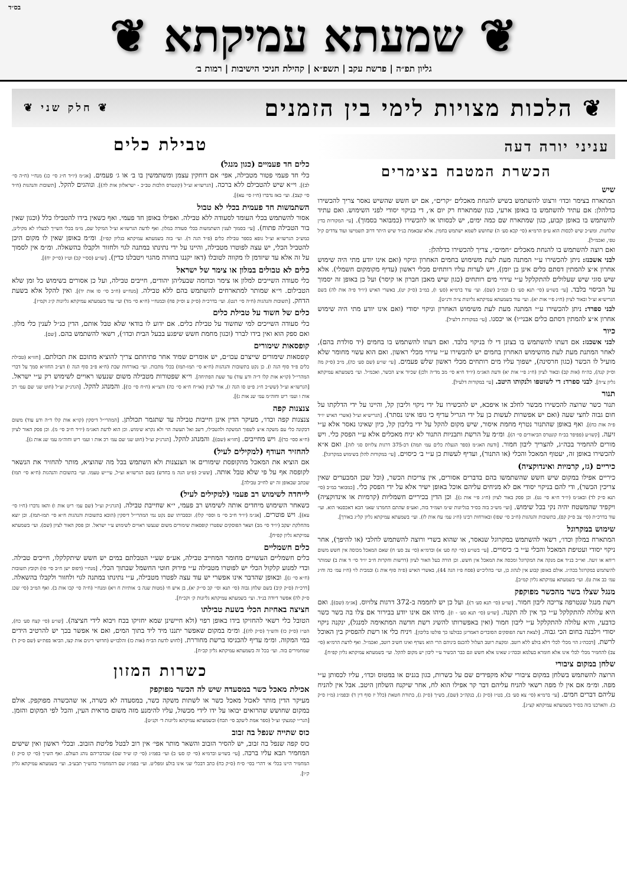בס״ד
❦ שמעתא עמיקתא ❦
גליון תפ״ה | פרשת עקב | תשפ״א | קהילת חניכי הישיבות | רמות ב׳
❦ הלכות מצויות לימי בין הזמנים
❦ חלק שני ❦
עניני יורה דעה
הכשרת המטבח בצימרים
שיש
המתארח בצימר וכדו׳ ורצונו להשתמש בשיש להנחת מאכלים ״קרים״, אם יש חשש שהשיש נאסר צריך להכשירו כדלהלן: אם עתיד להשתמש בו באופן ארעי, כגון שמתארח רק יום א׳, די בניקוי יסודי לפני השימוש. ואם עתיד להשתמש בו באופן קבוע, כגון שמתארח שם כמה ימים, יש לכסותו או להכשירו (כמבואר בסמוך). [עי׳ המקורות בדין שלחנות. ומש״כ שיש לכסות הוא ע״פ הרמ״א (סי׳ קכא סע׳ ה) שחושש לשמא ישתמש בחמין. אלא שבאמת בנ״ד שיש היתר דרוב תשמישו ועוד צדדים קיל טפי, ואכמ״ל].
ואם רוצה להשתמש בו להנחת מאכלים ״חמים״, צריך להכשירו כדלהלן:
לבני אשכנז: ניתן להכשירו ע״י המתנה מעת לעת משימוש בחמים האחרון וניקוי (ואם אינו יודע מתי היה שימוש אחרון א״צ להמתין דסתם כלים אינן בן יומן), ויש לערות עליו רותחים מכלי ראשון (עדיף מקומקום חשמלי). אלא שיש סוגי שיש שעלולים להתקלקל ע״י עירוי מים רותחים (כגון שיש מאבן חברון או קיסר) ועל כן באופן זה יסמוך על הכיסוי בלבד. [עי׳ בשו״ע (סי׳ תנא סע׳ כ) ובמ״ב (שם). ועי׳ עוד ברמ״א (סע׳ ו), במ״ב (ס״ק יט), באשרי האיש (יו״ד פ״ה אות לה) בשם הגריש״א זצ״ל ובאור לציון (ח״ג פ״י אות יא). ועי׳ עוד בשמעתא עמיקתא גליונות צ״ה ורנ״ט].
לבני ספרד: ניתן להכשירו ע״י המתנה מעת לעת משימוש האחרון וניקוי יסודי (ואם אינו יודע מתי היה שימוש אחרון א״צ להמתין דסתם כלים אבני״ו) או יכסנו. [עי׳ במקורות דלעיל].
כיור
לבני אשכנז: אם דעתו להשתמש בו בצונן די לו בניקוי בלבד. ואם דעתו להשתמש בו בחמים (יד סולדת בהם), לאחר המתנת מעת לעת מהשימוש האחרון בחמים יש להכשירו ע״י עירוי מכלי ראשון. ואם הוא עשוי מחומר שלא מועיל לו הכשר (כגון חרסינה), ישפוך עליו מים רותחים מכלי ראשון שלש פעמים. [עי׳ שו״ע (שם סע׳ כה), מ״ב (ס״ק מה וס״ק קנה), כה״ח (אות קב) ובאור לציון (ח״ג פ״י אות יא) ודעת האג״מ (יו״ד ח״א סי׳ מב מד״ה ולכן) שכיור א״צ הכשר, ואכמ״ל. ועי׳ בשמעתא עמיקתא גליון צ״ה]. לבני ספרד: די לשוטפו ולנקותו היטב. [עי׳ במקורות דלעיל].
תנור
תנור כשר שרוצה להכשירו מבשר לחלב או איפכא, יש להכשירו על ידי ניקוי וליבון קל, והיינו על ידי הדלקתו על חום גבוה לחצי שעה (ואם יש אפשרות לעשות כן על ידי הגריל עדיף כי גופו אינו נסתר). [הגריש״א זצ״ל (אשרי האיש יו״ד פ״ה אות כח)]. ואף באופן שהתנור נטרף מחמת איסור, שיש מקום להקל על ידי בליבון קל, כיון שאינו נאסר אלא ע״י זיעה. [קשו״ע (פפיפר בב״ח קונטרס הביאורים סי׳ ה)]. ומ״מ על הרשת ותבניות התנור לא יניח מאכלים אלא ע״י הפסק כלי. ויש מורים להחמיר בכה״ג, להצריך ליבון חמור. [ודעת האג״מ (ספר הגעלת כלים עמ׳ תמה) דב-375 דרגות צלזיוס סגי לזה]. ואם א״א להכשירו באופן זה, יעטוף המאכל והכלי (או התנור), ועדיף לעשות כן ע״י ב׳ כיסוים. [עי׳ במקורות להלן בשימוש במקרוגל].
כיריים (גז, קרמיות ואינדוקציה)
כיריים אפילו במקום שיש חשש שהשתמשו בהם בדברים אסורים, אין צריכות הכשר, (וכל שכן המבערים שאין צריכין הכשר), ודי להם בניקוי יסודי אם לא מניחים עליהם אוכל באופן ישיר אלא על ידי הפסק כלי. [כמבואר במ״ב (סי׳ תנא ס״ק לד) ובאג״מ (יו״ד ח״א סי׳ נט). וכן פסק באור לציון (ח״ג פ״י אות ג)]. וכן הדין בכיריים חשמליות (קרמיות או אינדוקציה) ויקפיד שהמשטח יהיה נקי בכל שימוש. [ועי׳ מש״כ בזה בס״ד בגליונות ש״מ ושמ״ד בזה, ואע״פ שהתם החמרנו שאני הכא דאכסנאי הוא. ועי׳ עוד בדרכ״ת (סי׳ צב ס״ק קפ), בתשובות והנהגות (ח״ב סי׳ שפז) ובאורחות רבינו (ח״ג עמ׳ עח אות לז). ועי׳ בשמעתא עמיקתא גליון קל״ג באורך].
שימוש במקרוגל
המתארח במלון וכדו׳, רשאי להשתמש במקרוגל שנאסר, או שהוא בשרי ורוצה להשתמש לחלבי (או להיפך), אחר ניקוי יסודי ועטיפת המאכל והכלי ע״י ב׳ כיסויים. [עי׳ בשו״ע (סי׳ קח סע׳ א) וברמ״א (סי׳ צב סע׳ ח) שאם המאכל מכוסה אין חשש משום ריחא או זיעה. ואי״כ בנ״ד אם מנקה את המקרוגל ומכסה את המאכל אין חשש. וכן הורה בעל האור לציון (דרשות וחקרות ח״ב יו״ד סי׳ ד אות ב) שמותר להשתמש במקרוגל בכה״ג. אולם באופן קבוע אין לנהוג כן, ועי׳ בהליכ״ש (פסח פ״ז הגה 44), באשרי האיש (פ״ה סוף אות ג) ובמבית לוי (ח״ז עמ׳ כה וח״ג עמ׳ כב אות ט). ועי׳ בשמעתא עמיקתא גליון קמ״ב].
מנגל שצלו בשר מהכשר מפוקפק
רשת מנגל שנטרפה צריכה ליבון חמור. [שו״ע (סי׳ תנא סע׳ ד)]. ועל כן יש לחממה ב-372 דרגות צלזיוס. [אג״מ (שם)]. ואם היא עלולה להתקלקל ע״י כך אין לה תקנה. [שו״ע (סי׳ תנא סע׳ - ו)]. מיהו אם אינו יודע בבירור אם צלו בה בשר כשר כדבעי, והיא עלולה להתקלקל ע״י ליבון חמור (ואין באפשרותו להשיג רשת חדשה המתאימה למנגל), ינקנה ניקוי יסודי וילבנה בחום הכי גבוה. [לצאת דעת הפוסקים הסוברים דאמרינן כבולעו כך פולטו בליבון]. ויניח כלי או רשת להפסיק בין האוכל לרשת. [דבכה״ג הוי מכלי לכלי דלא בולע ללא רוטב. ומקצת רוטב העלול להכנס ביניהם הרי הוא נשרף ואינו חשיב רוטב, ואכמ״ל. ואף לדעת הרמ״א (סי׳ צב) להחמיר מכלי לכלי אינו אלא חומרא בעלמא ובכה״ג שאינו אלא חשש וגם כבר הכשיר ע״י ליבון יש מקום להקל. ועי׳ בשמעתא עמיקתא גליון קפ״ח].
שלחן במקום ציבורי
הרוצה להשתמש בשלחן במקום ציבורי שלא מקפידים שם על כשרות, כגון בגנים או במטוס וכדו׳, עליו לכסותן ע״י מפה. ומ״מ אם אין לו מפה רשאי להניח עליהם דבר קר אפילו הוא לח, אחר שיקנח השלחן היטב. אבל אין להניח עליהם דברים חמים. [עי׳ ברמ״א (סי׳ צא סע׳ ב), בט״ז (ס״ק ג), בנקה״כ (שם), בש״ך (ס״ק ג), בתורת חטאת (כלל יז סוף דין ד) ובפמ״ג (מ״ז ס״ק ב). והארכנו בזה בס״ד בשמעתא עמיקתא קצ״ג].
טבילת כלים
כלים חד פעמיים (כגון מנגל)
כלי חד פעמי פטור מטבילה, אפי׳ אם דוחקין עצמן ומשתמשין בו ב׳ או ג׳ פעמים. [אג״מ (יו״ד ח״ג סי׳ כג) מנח״י (ח״ה סי׳ לב)]. וי״א שיש להטבילם ללא ברכה. [הגרשז״א זצ״ל (קונטרס הלכות טב״כ - ישראלזון אות לה)]. ונוהגים להקל. [תשובות והנהגות (ח״ד סי׳ קצב). ועי׳ באז נדברו (ח״ז סי׳ עא)].
השתמשות חד פעמית בכלי לא טבול
אסור להשתמש בכלי העומד לסעודה ללא טבילה. ואפילו באופן חד פעמי. ואף כשאין בידו להטבילו כלל (וכגון שאין בור הטבילה פתוח). [עי׳ בסמוך לענין השתמשות בכלי סעודה במלון. ואף לדעת הגרשז״א זצ״ל המיקל שם, מ״מ בכלי השייך לבעליו לא מקילינן, כמש״כ הגרשז״א זצ״ל גופא בספר טבילת כלים (פ״ד הגה ד). ועי׳ בזה בשמעתא עמיקתא בגליון קפ״ו]. ומ״מ באופן שאין לו מקום היכן להטביל הכלי, יש עצה לפוטרו מטבילה, והיינו על ידי נתינתו במתנה לגוי ולחזור ולקבלו בהשאלה. ומ״מ אין לסמוך על זה אלא עד שיזדמן לו מקווה לטובלו (דאז יקננו בחזרה מהגוי ויטבלנו כדין). [שו״ע (סס״י קכ) וט״ז (סי״ק יח)].
כלים לא טבולים במלון או צימר של ישראל
כלי סעודה השייכים למלון או צימר וכדומה שבעליהן יהודים, חייבים טבילה, ועל כן אסורים בשימוש כל זמן שלא הטבילום. וי״א שמותר למתארחים להשתמש בהם ללא טבילה. [מנח״ש (ח״ב סי׳ סו אות יד)]. ואין להקל אלא בשעת הדחק. [תשובות והנהגות (ח״ה סי׳ רנט). ועי׳ בדרכ״ת (ס״ק ע וס״ק פח) ובמנח״י (ח״א סי׳ מד) ועי׳ עוד בשמעתא עמיקתא גליונות ק״ג וקמ״ז].
כלים של חשוד על טבילת כלים
כלי סעודה השייכים למי שחשוד על טבילת כלים. אם ידוע לו בודאי שלא טבל אותם, הדין כנ״ל לענין כלי מלון. ואם ספק הוא ואין בידו לברר (וכגון מחמת חשש שיפגע בבעל הבית וכדו׳), רשאי להשתמש בהם. [שם].
קופסאות שימורים
קופסאות שימורים שייצרם עכו״ם, יש אומרים שמיד אחר פתיחתם צריך להוציא מתוכם את תכולתם. [חזו״א (טבילת כלים פ״ד סוף הגה ו). כן נקט בתשובות והנהגות (ח״א סי׳ תמו-תמז) בכלי מתכות. ועי׳ באורחות שבת (ח״א פ״ב סוף הגה ו) דע״כ החזו״א סמך על דברי המהרי״ל (קו״א אות קלו ד״ה ודע עוד) עד שעת הפתיחה]. וי״א שפטורות מטבילה משום שנעשו ראויים לשימוש רק ע״י ישראל. [הגרשז״א זצ״ל (שש״כ ח״ג פ״ט סו הגה ז), אור לציון (או״ח ח״א סי׳ כה) והצי״א (ח״ח סי׳ כו)]. והמנהג להקל. [הגרנ״ק זצ״ל (חוט שני שם עמ׳ רכ אות ו ועמ׳ ריט וחוה״מ עמ׳ שנ אות ג)].
צנצנות קפה
צנצנות קפה וכדו׳, מעיקר הדין אינן חייבות טבילה עד שתגמר תכולתן. [המהרי״ל דיסקין (קו״א אות קלו ד״ה ודע עוד) משום דבקונה כלי עם משקה א״צ לשפוך המשקה ולהטבילו, דשב ואל תעשה הוי ולא נקרא שימוש. וכן הוא לדעת האג״מ (יו״ד ח״ב סי׳ מ). וכן פסק האור לציון (ח״א ססי׳ כד)]. ויש מחייבים. [חזו״א (שם)]. והמנהג להקל. [הגרנ״ק זצ״ל (חוט שני שם עמ׳ רכ אות ו ועמ׳ ריט וחוה״מ עמ׳ שנ אות ג)].
להחזיר העודף (למקילים לעיל)
אם הוציא את המאכל מהקופסת שימורים או הצנצנות ולא השתמש בכל מה שהוציא, מותר להחזיר את הנשאר לקופסה אף על פי שלא טבל אותה. [שש״כ (פ״ט הגה מ בחדש) בשם הגרשז״א זצ״ל, עיי״ש טעמו. ועי׳ בתשובות והנהגות (ח״א סי׳ תמו) שכתב שבאופן זה יש לחייב טבילה].
לייחדה לשימוש רב פעמי (למקילים לעיל)
כשאחר השימוש מיחדים אותה לשימוש רב פעמי, י״א שחייבת טבילה. [הגרנ״ק זצ״ל (שם עמ׳ ריט אות ו) והאז נדברו (ח״ו סי׳ עא)]. ויש פוטרים. [אג״מ (יו״ד ח״ב סי׳ מ וססי׳ קלז). וכסברתו שם נקט נמי המהרי״ל דיסקין (הובא בתשובות והנהגות ח״א סי׳ תמו-תמז). וכן יוצא מהחלקת יעקב (יו״ד סי׳ מב) ושאר הפוסקים שפטרו קופסאות שימורים משום שנעשו ראויים לשימוש ע״י ישראל. וכן פסק האור לציון (שם). ועי׳ בשמעתא עמיקתא גליון קפ״ח].
כלים חשמליים
כלים חשמליים העשויים מחומר המחייב טבילה, אע״פ שע״י הטבלתם במים יש חשש שיתקלקלו, חייבים טבילה. וכדי למנוע קלקול הכלי יש לפוטרו מטבילה ע״י פירוק חוטי החשמל שבתוך הכלי. [מנח״י (דפוס ישן ח״ב סי׳ סו) וקובץ תשובות (ח״א סי׳ ג)]. ובאופן שהדבר אינו אפשרי יש עוד עצה לפטרו מטבילה, ע״י נתינתו במתנה לגוי ולחזור ולקבלו בהשאלה. [דרכ״ת (ס״ק קיב) בשם שלחן גבוה (סי׳ תנא וסי׳ קכ סי״ק יא), בן איש חי (מטות שנה ב׳ אותיות ח ויא) ומנח״י (ח״ה סי׳ קכו אות ב). ואף המ״ב (סי׳ שכג ס״ק לה) אפשר דיודה בנ״ד. ועי׳ בשמעתא עמיקתא גליונות ק׳ וקכ״ח].
חציצה באחיזת הכלי בשעת טבילתו
הטובל כלי רשאי להחזיקו בידו באופן רפוי (ולא חיישינן שמא יחזיקו בכח ויבוא לידי חציצה). [שו״ע (סי׳ קצח סע׳ כח), הט״ז (ס״ק כז) והש״ך (ס״ק לה)]. ומ״מ במקום שאפשר יתננו מיד ליד בתוך המים, ואם אי אפשר בכך יש להרטיב הידים במי המקוה. ומ״מ עדיף להכניסו ברשת מחוררת. [לחוש לדעת הב״ח (אות כז) והלבו״ש (חדושי דינים אות קצו, הביאו בפת״ש (שם ס״ק ד) שמחמירים בזה. ועי׳ בכל זה בשמעתא עמיקתא גליון קכ״ח].
כשרות המזון
אכילת מאכל כשר במסעדה שיש לה הכשר מפוקפק
מעיקר הדין מותר לאכול מאכל כשר או לשתות משקה כשר, במסעדה לא כשרה, או שהכשרה מפוקפק. אולם במקום שחושש שהרואים יבואו על ידו לידי מכשול, עליו להימנע מזה משום מראית העין, והכל לפי המקום והזמן. [הגר״י קמנצקי זצ״ל (ספר אמת ליעקב סי׳ תכח) ובשמעתא עמיקתא גליונות ד׳ וקנ״ט].
כוס שתייה שנפל בה זבוב
כוס קפה שנפל בה זבוב, יש להסיר הזבוב והשאר מותר אפי׳ אין רוב לבטל פליטת הזבוב. ובכלי ראשון ואין שישים המחמיר תבא עליו ברכה. [עי׳ בשו״ע וברמ״א (סי׳ קז סע׳ ב) ועי׳ בפמ״ג (סי׳ קז ש״ד שם) שכדבריהם נוהג העולם. ואף הש״ך (סי׳ קז ס״ק ז) המחמיר היינו בכלי א׳ דהרי בסי׳ ס״ח (ס״ק כח) כתב דבכלי שני אינו בולע ומפליט. ועי׳ בפמ״ג שם דהמחמיר כהש״ך תבע״ב. ועי׳ בשמעתא עמיקתא גליון ק״ו].